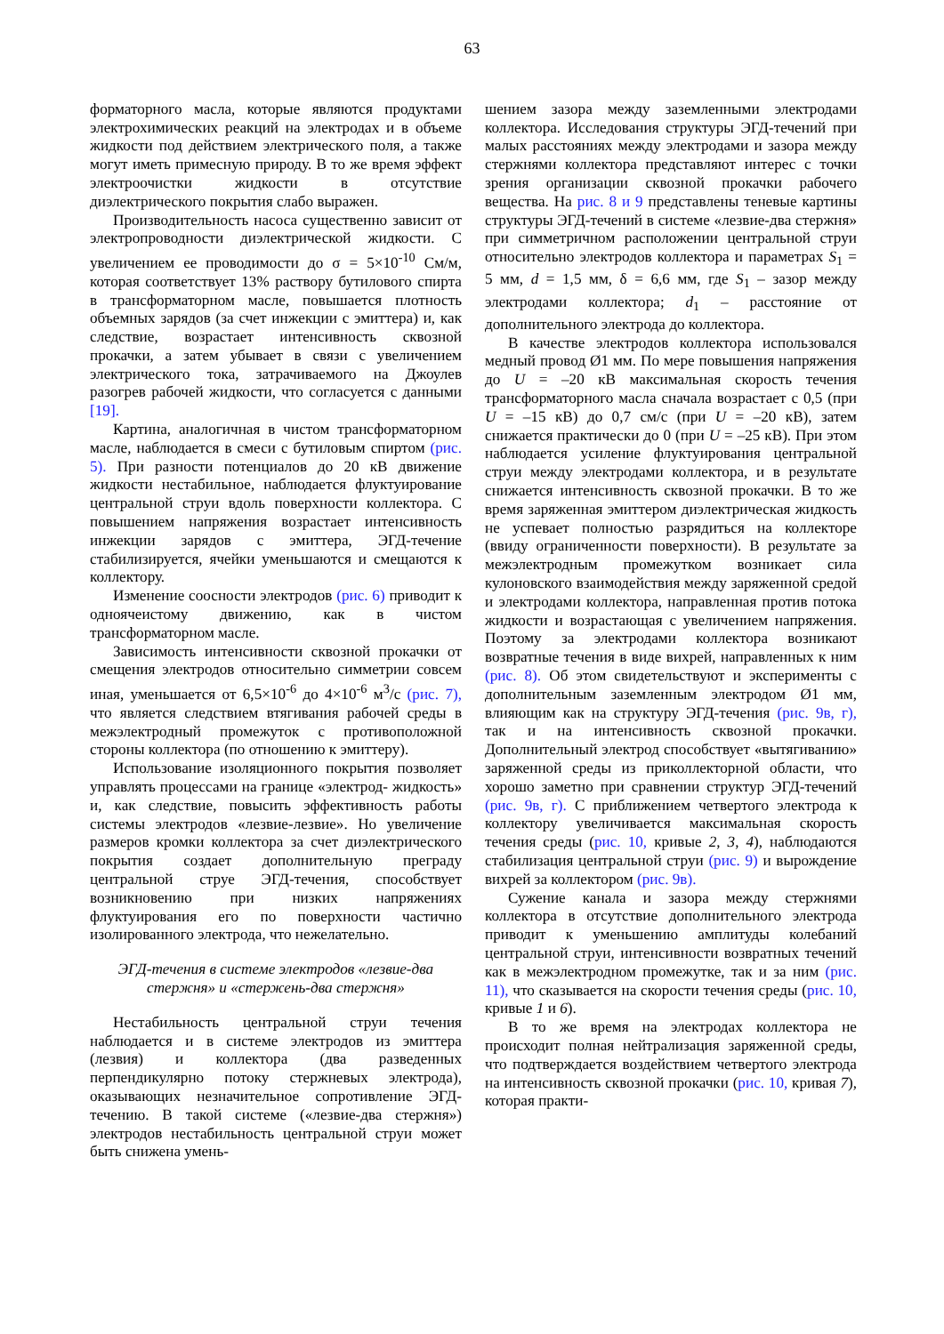63
форматорного масла, которые являются продуктами электрохимических реакций на электродах и в объеме жидкости под действием электрического поля, а также могут иметь примесную природу. В то же время эффект электроочистки жидкости в отсутствие диэлектрического покрытия слабо выражен.
Производительность насоса существенно зависит от электропроводности диэлектрической жидкости. С увеличением ее проводимости до σ = 5×10<sup>-10</sup> См/м, которая соответствует 13% раствору бутилового спирта в трансформаторном масле, повышается плотность объемных зарядов (за счет инжекции с эмиттера) и, как следствие, возрастает интенсивность сквозной прокачки, а затем убывает в связи с увеличением электрического тока, затрачиваемого на Джоулев разогрев рабочей жидкости, что согласуется с данными [19].
Картина, аналогичная в чистом трансформаторном масле, наблюдается в смеси с бутиловым спиртом (рис. 5). При разности потенциалов до 20 кВ движение жидкости нестабильное, наблюдается флуктуирование центральной струи вдоль поверхности коллектора. С повышением напряжения возрастает интенсивность инжекции зарядов с эмиттера, ЭГД-течение стабилизируется, ячейки уменьшаются и смещаются к коллектору.
Изменение соосности электродов (рис. 6) приводит к одноячеистому движению, как в чистом трансформаторном масле.
Зависимость интенсивности сквозной прокачки от смещения электродов относительно симметрии совсем иная, уменьшается от 6,5×10<sup>-6</sup> до 4×10<sup>-6</sup> м<sup>3</sup>/с (рис. 7), что является следствием втягивания рабочей среды в межэлектродный промежуток с противоположной стороны коллектора (по отношению к эмиттеру).
Использование изоляционного покрытия позволяет управлять процессами на границе «электрод- жидкость» и, как следствие, повысить эффективность работы системы электродов «лезвие-лезвие». Но увеличение размеров кромки коллектора за счет диэлектрического покрытия создает дополнительную преграду центральной струе ЭГД-течения, способствует возникновению при низких напряжениях флуктуирования его по поверхности частично изолированного электрода, что нежелательно.
ЭГД-течения в системе электродов «лезвие-два стержня» и «стержень-два стержня»
Нестабильность центральной струи течения наблюдается и в системе электродов из эмиттера (лезвия) и коллектора (два разведенных перпендикулярно потоку стержневых электрода), оказывающих незначительное сопротивление ЭГД-течению. В такой системе («лезвие-два стержня») электродов нестабильность центральной струи может быть снижена умень-
шением зазора между заземленными электродами коллектора. Исследования структуры ЭГД-течений при малых расстояниях между электродами и зазора между стержнями коллектора представляют интерес с точки зрения организации сквозной прокачки рабочего вещества. На рис. 8 и 9 представлены теневые картины структуры ЭГД-течений в системе «лезвие-два стержня» при симметричном расположении центральной струи относительно электродов коллектора и параметрах S<sub>1</sub> = 5 мм, d = 1,5 мм, δ = 6,6 мм, где S<sub>1</sub> – зазор между электродами коллектора; d<sub>1</sub> – расстояние от дополнительного электрода до коллектора.
В качестве электродов коллектора использовался медный провод Ø1 мм. По мере повышения напряжения до U = –20 кВ максимальная скорость течения трансформаторного масла сначала возрастает с 0,5 (при U = –15 кВ) до 0,7 см/с (при U = –20 кВ), затем снижается практически до 0 (при U = –25 кВ). При этом наблюдается усиление флуктуирования центральной струи между электродами коллектора, и в результате снижается интенсивность сквозной прокачки. В то же время заряженная эмиттером диэлектрическая жидкость не успевает полностью разрядиться на коллекторе (ввиду ограниченности поверхности). В результате за межэлектродным промежутком возникает сила кулоновского взаимодействия между заряженной средой и электродами коллектора, направленная против потока жидкости и возрастающая с увеличением напряжения. Поэтому за электродами коллектора возникают возвратные течения в виде вихрей, направленных к ним (рис. 8). Об этом свидетельствуют и эксперименты с дополнительным заземленным электродом Ø1 мм, влияющим как на структуру ЭГД-течения (рис. 9в, г), так и на интенсивность сквозной прокачки. Дополнительный электрод способствует «вытягиванию» заряженной среды из приколлекторной области, что хорошо заметно при сравнении структур ЭГД-течений (рис. 9в, г). С приближением четвертого электрода к коллектору увеличивается максимальная скорость течения среды (рис. 10, кривые 2, 3, 4), наблюдаются стабилизация центральной струи (рис. 9) и вырождение вихрей за коллектором (рис. 9в).
Сужение канала и зазора между стержнями коллектора в отсутствие дополнительного электрода приводит к уменьшению амплитуды колебаний центральной струи, интенсивности возвратных течений как в межэлектродном промежутке, так и за ним (рис. 11), что сказывается на скорости течения среды (рис. 10, кривые 1 и 6).
В то же время на электродах коллектора не происходит полная нейтрализация заряженной среды, что подтверждается воздействием четвертого электрода на интенсивность сквозной прокачки (рис. 10, кривая 7), которая практи-